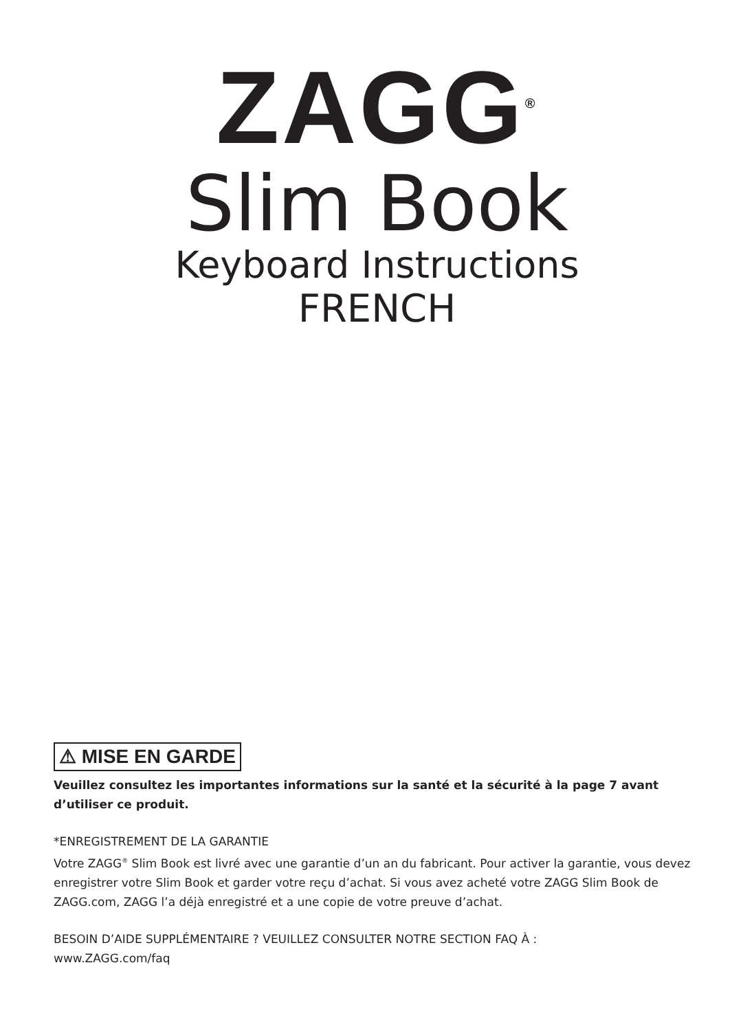ZAGG<sup>®</sup>
Slim Book
Keyboard Instructions
FRENCH
⚠ MISE EN GARDE
Veuillez consultez les importantes informations sur la santé et la sécurité à la page 7 avant d’utiliser ce produit.
*ENREGISTREMENT DE LA GARANTIE
Votre ZAGG<sup>®</sup> Slim Book est livré avec une garantie d’un an du fabricant. Pour activer la garantie, vous devez enregistrer votre Slim Book et garder votre reçu d’achat. Si vous avez acheté votre ZAGG Slim Book de ZAGG.com, ZAGG l’a déjà enregistré et a une copie de votre preuve d’achat.
BESOIN D’AIDE SUPPLÉMENTAIRE ? VEUILLEZ CONSULTER NOTRE SECTION FAQ À :
www.ZAGG.com/faq